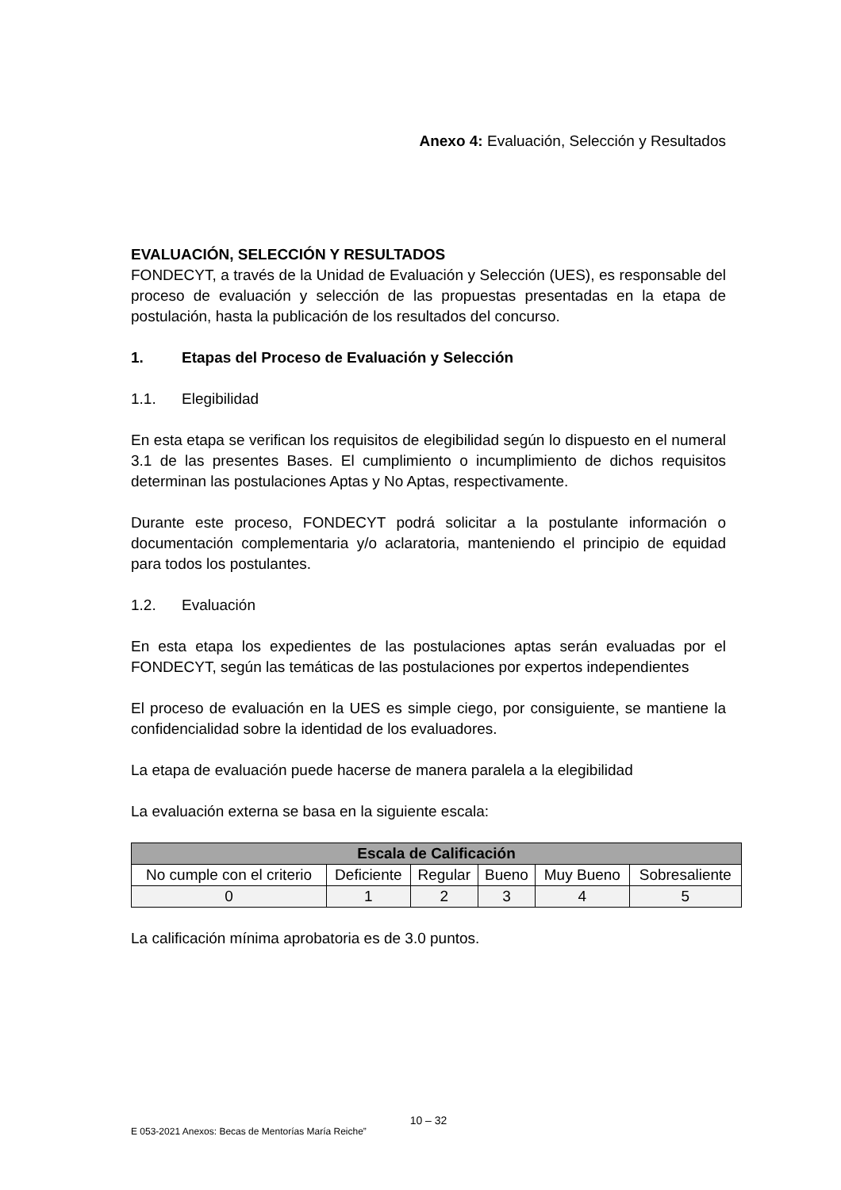Anexo 4: Evaluación, Selección y Resultados
EVALUACIÓN, SELECCIÓN Y RESULTADOS
FONDECYT, a través de la Unidad de Evaluación y Selección (UES), es responsable del proceso de evaluación y selección de las propuestas presentadas en la etapa de postulación, hasta la publicación de los resultados del concurso.
1. Etapas del Proceso de Evaluación y Selección
1.1. Elegibilidad
En esta etapa se verifican los requisitos de elegibilidad según lo dispuesto en el numeral 3.1 de las presentes Bases. El cumplimiento o incumplimiento de dichos requisitos determinan las postulaciones Aptas y No Aptas, respectivamente.
Durante este proceso, FONDECYT podrá solicitar a la postulante información o documentación complementaria y/o aclaratoria, manteniendo el principio de equidad para todos los postulantes.
1.2. Evaluación
En esta etapa los expedientes de las postulaciones aptas serán evaluadas por el FONDECYT, según las temáticas de las postulaciones por expertos independientes
El proceso de evaluación en la UES es simple ciego, por consiguiente, se mantiene la confidencialidad sobre la identidad de los evaluadores.
La etapa de evaluación puede hacerse de manera paralela a la elegibilidad
La evaluación externa se basa en la siguiente escala:
| Escala de Calificación | | | | | |
| --- | --- | --- | --- | --- | --- |
| No cumple con el criterio | Deficiente | Regular | Bueno | Muy Bueno | Sobresaliente |
| 0 | 1 | 2 | 3 | 4 | 5 |
La calificación mínima aprobatoria es de 3.0 puntos.
10 – 32
E 053-2021 Anexos: Becas de Mentorías María Reiche”